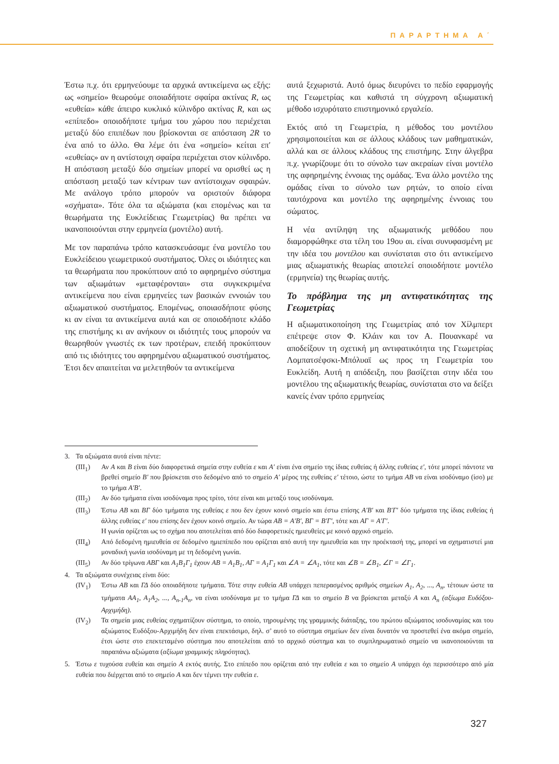ΠΑΡΑΡΤΗΜΑ Α΄
Έστω π.χ. ότι ερμηνεύουμε τα αρχικά αντικείμενα ως εξής: ως «σημείο» θεωρούμε οποιαδήποτε σφαίρα ακτίνας R, ως «ευθεία» κάθε άπειρο κυκλικό κύλινδρο ακτίνας R, και ως «επίπεδο» οποιοδήποτε τμήμα του χώρου που περιέχεται μεταξύ δύο επιπέδων που βρίσκονται σε απόσταση 2R το ένα από το άλλο. Θα λέμε ότι ένα «σημείο» κείται επ′ «ευθείας» αν η αντίστοιχη σφαίρα περιέχεται στον κύλινδρο. Η απόσταση μεταξύ δύο σημείων μπορεί να ορισθεί ως η απόσταση μεταξύ των κέντρων των αντίστοιχων σφαιρών. Με ανάλογο τρόπο μπορούν να οριστούν διάφορα «σχήματα». Τότε όλα τα αξιώματα (και επομένως και τα θεωρήματα της Ευκλείδειας Γεωμετρίας) θα πρέπει να ικανοποιούνται στην ερμηνεία (μοντέλο) αυτή.
Με τον παραπάνω τρόπο κατασκευάσαμε ένα μοντέλο του Ευκλείδειου γεωμετρικού συστήματος. Όλες οι ιδιότητες και τα θεωρήματα που προκύπτουν από το αφηρημένο σύστημα των αξιωμάτων «μεταφέρονται» στα συγκεκριμένα αντικείμενα που είναι ερμηνείες των βασικών εννοιών του αξιωματικού συστήματος. Επομένως, οποιασδήποτε φύσης κι αν είναι τα αντικείμενα αυτά και σε οποιοδήποτε κλάδο της επιστήμης κι αν ανήκουν οι ιδιότητές τους μπορούν να θεωρηθούν γνωστές εκ των προτέρων, επειδή προκύπτουν από τις ιδιότητες του αφηρημένου αξιωματικού συστήματος. Έτσι δεν απαιτείται να μελετηθούν τα αντικείμενα
αυτά ξεχωριστά. Αυτό όμως διευρύνει το πεδίο εφαρμογής της Γεωμετρίας και καθιστά τη σύγχρονη αξιωματική μέθοδο ισχυρότατο επιστημονικό εργαλείο.
Εκτός από τη Γεωμετρία, η μέθοδος του μοντέλου χρησιμοποιείται και σε άλλους κλάδους των μαθηματικών, αλλά και σε άλλους κλάδους της επιστήμης. Στην άλγεβρα π.χ. γνωρίζουμε ότι το σύνολο των ακεραίων είναι μοντέλο της αφηρημένης έννοιας της ομάδας. Ένα άλλο μοντέλο της ομάδας είναι το σύνολο των ρητών, το οποίο είναι ταυτόχρονα και μοντέλο της αφηρημένης έννοιας του σώματος.
Η νέα αντίληψη της αξιωματικής μεθόδου που διαμορφώθηκε στα τέλη του 19ου αι. είναι συνυφασμένη με την ιδέα του μοντέλου και συνίσταται στο ότι αντικείμενο μιας αξιωματικής θεωρίας αποτελεί οποιοδήποτε μοντέλο (ερμηνεία) της θεωρίας αυτής.
Το πρόβλημα της μη αντιφατικότητας της Γεωμετρίας
Η αξιωματικοποίηση της Γεωμετρίας από τον Χίλμπερτ επέτρεψε στον Φ. Κλάιν και τον Α. Πουανκαρέ να αποδείξουν τη σχετική μη αντιφατικότητα της Γεωμετρίας Λομπατσέφσκι-Μπόλυαϊ ως προς τη Γεωμετρία του Ευκλείδη. Αυτή η απόδειξη, που βασίζεται στην ιδέα του μοντέλου της αξιωματικής θεωρίας, συνίσταται στο να δείξει κανείς έναν τρόπο ερμηνείας
3. Τα αξιώματα αυτά είναι πέντε:
(ΙΙΙ<sub>1</sub>) Αν Α και Β είναι δύο διαφορετικά σημεία στην ευθεία ε και Α′ είναι ένα σημείο της ίδιας ευθείας ή άλλης ευθείας ε′, τότε μπορεί πάντοτε να βρεθεί σημείο Β′ που βρίσκεται στο δεδομένο από το σημείο Α′ μέρος της ευθείας ε′ τέτοιο, ώστε το τμήμα ΑΒ να είναι ισοδύναμο (ίσο) με το τμήμα Α′Β′.
(ΙΙΙ<sub>2</sub>) Αν δύο τμήματα είναι ισοδύναμα προς τρίτο, τότε είναι και μεταξύ τους ισοδύναμα.
(ΙΙΙ<sub>3</sub>) Έστω ΑΒ και ΒΓ δύο τμήματα της ευθείας ε που δεν έχουν κοινό σημείο και έστω επίσης Α′Β′ και Β′Γ′ δύο τμήματα της ίδιας ευθείας ή άλλης ευθείας ε′ που επίσης δεν έχουν κοινό σημείο. Αν τώρα ΑΒ = Α′Β′, ΒΓ = Β′Γ′, τότε και ΑΓ = Α′Γ′.
Η γωνία ορίζεται ως το σχήμα που αποτελείται από δύο διαφορετικές ημιευθείες με κοινό αρχικό σημείο.
(ΙΙΙ<sub>4</sub>) Από δεδομένη ημιευθεία σε δεδομένο ημιεπίπεδο που ορίζεται από αυτή την ημιευθεία και την προέκτασή της, μπορεί να σχηματιστεί μια μοναδική γωνία ισοδύναμη με τη δεδομένη γωνία.
(ΙΙΙ<sub>5</sub>) Αν δύο τρίγωνα ΑΒΓ και Α<sub>1</sub>Β<sub>1</sub>Γ<sub>1</sub> έχουν ΑΒ = Α<sub>1</sub>Β<sub>1</sub>, ΑΓ = Α<sub>1</sub>Γ<sub>1</sub> και ∠Α = ∠Α<sub>1</sub>, τότε και ∠Β = ∠Β<sub>1</sub>, ∠Γ = ∠Γ<sub>1</sub>.
4. Τα αξιώματα συνέχειας είναι δύο:
(ΙV<sub>1</sub>) Έστω ΑΒ και ΓΔ δύο οποιαδήποτε τμήματα. Τότε στην ευθεία ΑΒ υπάρχει πεπερασμένος αριθμός σημείων Α<sub>1</sub>, Α<sub>2</sub>, ..., Α<sub>n</sub>, τέτοιων ώστε τα τμήματα ΑΑ<sub>1</sub>, Α<sub>1</sub>Α<sub>2</sub>, ..., Α<sub>n-1</sub>Α<sub>n</sub>, να είναι ισοδύναμα με το τμήμα ΓΔ και το σημείο Β να βρίσκεται μεταξύ Α και Α<sub>n</sub> (αξίωμα Ευδόξου-Αρχιμήδη).
(ΙV<sub>2</sub>) Τα σημεία μιας ευθείας σχηματίζουν σύστημα, το οποίο, τηρουμένης της γραμμικής διάταξης, του πρώτου αξιώματος ισοδυναμίας και του αξιώματος Ευδόξου-Αρχιμήδη δεν είναι επεκτάσιμο, δηλ. σ’ αυτό το σύστημα σημείων δεν είναι δυνατόν να προστεθεί ένα ακόμα σημείο, έτσι ώστε στο επεκτεταμένο σύστημα που αποτελείται από το αρχικό σύστημα και το συμπληρωματικό σημείο να ικανοποιούνται τα παραπάνω αξιώματα (αξίωμα γραμμικής πληρότητας).
5. Έστω ε τυχούσα ευθεία και σημείο Α εκτός αυτής. Στο επίπεδο που ορίζεται από την ευθεία ε και το σημείο Α υπάρχει όχι περισσότερο από μία ευθεία που διέρχεται από το σημείο Α και δεν τέμνει την ευθεία ε.
327